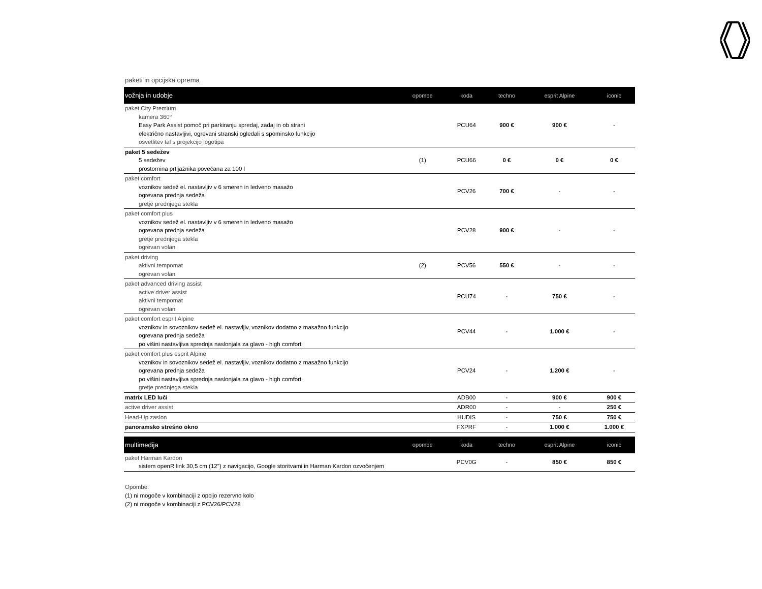paketi in opcijska oprema
| vožnja in udobje | opombe | koda | techno | esprit Alpine | iconic |
| --- | --- | --- | --- | --- | --- |
| paket City Premium kamera 360° Easy Park Assist pomoč pri parkiranju spredaj, zadaj in ob strani električno nastavljivi, ogrevani stranski ogledali s spominsko funkcijo osvetlitev tal s projekcijo logotipa | | PCU64 | 900 € | 900 € | - |
| paket 5 sedežev 5 sedežev prostornina prtljažnika povečana za 100 l | (1) | PCU66 | 0 € | 0 € | 0 € |
| paket comfort voznikov sedež el. nastavljiv v 6 smereh in ledveno masažo ogrevana prednja sedeža gretje prednjega stekla | | PCV26 | 700 € | - | - |
| paket comfort plus voznikov sedež el. nastavljiv v 6 smereh in ledveno masažo ogrevana prednja sedeža gretje prednjega stekla ogrevan volan | | PCV28 | 900 € | - | - |
| paket driving aktivni tempomat ogrevan volan | (2) | PCV56 | 550 € | - | - |
| paket advanced driving assist active driver assist aktivni tempomat ogrevan volan | | PCU74 | - | 750 € | - |
| paket comfort esprit Alpine voznikov in sovoznikov sedež el. nastavljiv, voznikov dodatno z masažno funkcijo ogrevana prednja sedeža po višini nastavljiva sprednja naslonjala za glavo - high comfort | | PCV44 | - | 1.000 € | - |
| paket comfort plus esprit Alpine voznikov in sovoznikov sedež el. nastavljiv, voznikov dodatno z masažno funkcijo ogrevana prednja sedeža po višini nastavljiva sprednja naslonjala za glavo - high comfort gretje prednjega stekla | | PCV24 | - | 1.200 € | - |
| matrix LED luči | | ADB00 | - | 900 € | 900 € |
| active driver assist | | ADR00 | - | - | 250 € |
| Head-Up zaslon | | HUDIS | - | 750 € | 750 € |
| panoramsko strešno okno | | FXPRF | - | 1.000 € | 1.000 € |
| multimedija | opombe | koda | techno | esprit Alpine | iconic |
| paket Harman Kardon sistem openR link 30,5 cm (12'') z navigacijo, Google storitvami in Harman Kardon ozvočenjem | | PCV0G | - | 850 € | 850 € |
Opombe:
(1) ni mogoče v kombinaciji z opcijo rezervno kolo
(2) ni mogoče v kombinaciji z PCV26/PCV28